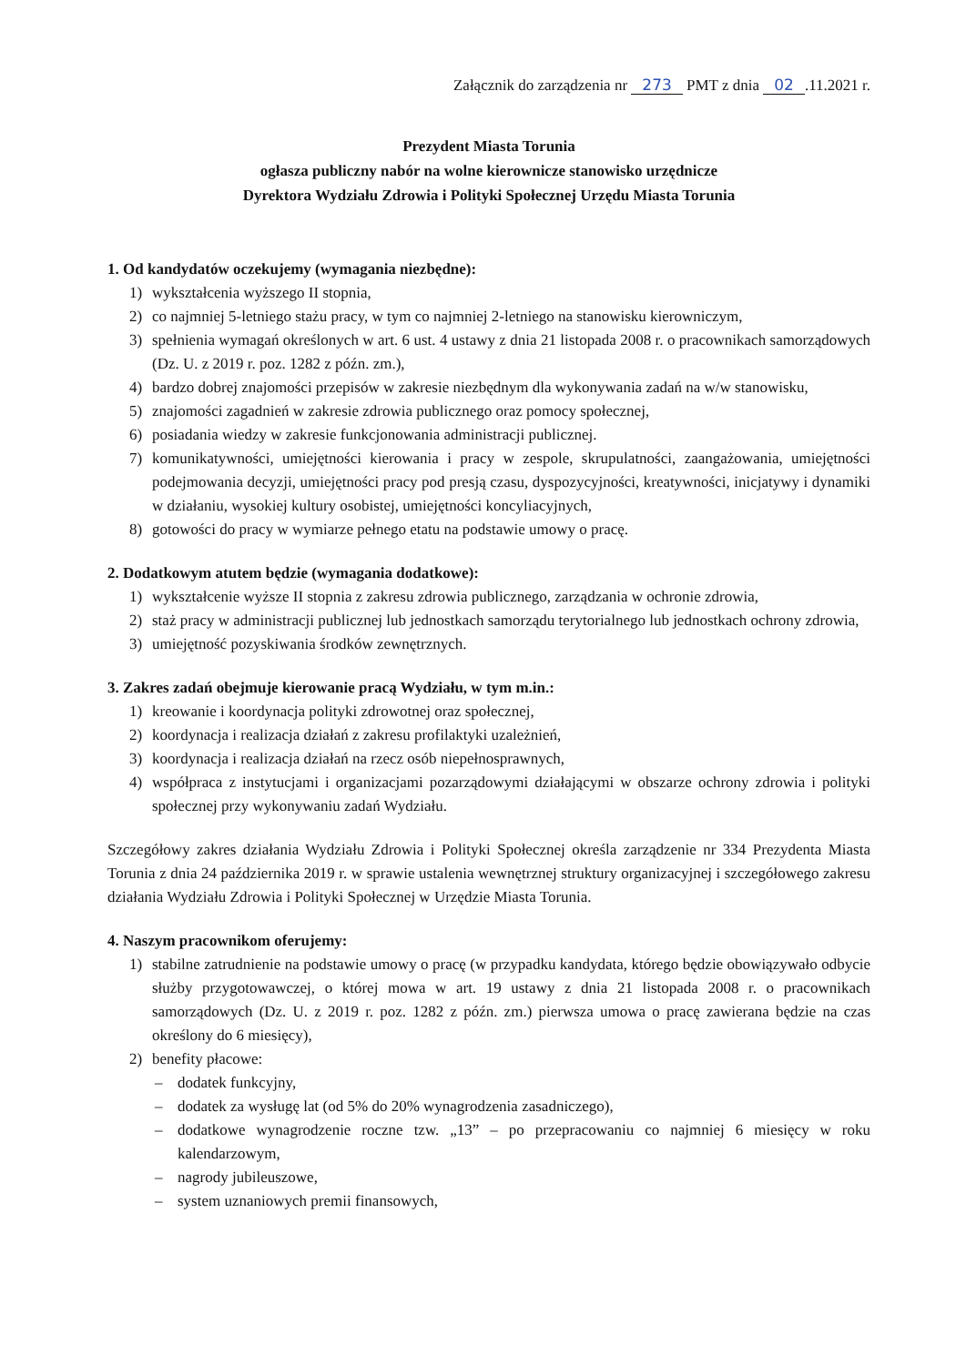Załącznik do zarządzenia nr 273 PMT z dnia 02.11.2021 r.
Prezydent Miasta Torunia
ogłasza publiczny nabór na wolne kierownicze stanowisko urzędnicze
Dyrektora Wydziału Zdrowia i Polityki Społecznej Urzędu Miasta Torunia
1. Od kandydatów oczekujemy (wymagania niezbędne):
1) wykształcenia wyższego II stopnia,
2) co najmniej 5-letniego stażu pracy, w tym co najmniej 2-letniego na stanowisku kierowniczym,
3) spełnienia wymagań określonych w art. 6 ust. 4 ustawy z dnia 21 listopada 2008 r. o pracownikach samorządowych (Dz. U. z 2019 r. poz. 1282 z późn. zm.),
4) bardzo dobrej znajomości przepisów w zakresie niezbędnym dla wykonywania zadań na w/w stanowisku,
5) znajomości zagadnień w zakresie zdrowia publicznego oraz pomocy społecznej,
6) posiadania wiedzy w zakresie funkcjonowania administracji publicznej.
7) komunikatywności, umiejętności kierowania i pracy w zespole, skrupulatności, zaangażowania, umiejętności podejmowania decyzji, umiejętności pracy pod presją czasu, dyspozycyjności, kreatywności, inicjatywy i dynamiki w działaniu, wysokiej kultury osobistej, umiejętności koncyliacyjnych,
8) gotowości do pracy w wymiarze pełnego etatu na podstawie umowy o pracę.
2. Dodatkowym atutem będzie (wymagania dodatkowe):
1) wykształcenie wyższe II stopnia z zakresu zdrowia publicznego, zarządzania w ochronie zdrowia,
2) staż pracy w administracji publicznej lub jednostkach samorządu terytorialnego lub jednostkach ochrony zdrowia,
3) umiejętność pozyskiwania środków zewnętrznych.
3. Zakres zadań obejmuje kierowanie pracą Wydziału, w tym m.in.:
1) kreowanie i koordynacja polityki zdrowotnej oraz społecznej,
2) koordynacja i realizacja działań z zakresu profilaktyki uzależnień,
3) koordynacja i realizacja działań na rzecz osób niepełnosprawnych,
4) współpraca z instytucjami i organizacjami pozarządowymi działającymi w obszarze ochrony zdrowia i polityki społecznej przy wykonywaniu zadań Wydziału.
Szczegółowy zakres działania Wydziału Zdrowia i Polityki Społecznej określa zarządzenie nr 334 Prezydenta Miasta Torunia z dnia 24 października 2019 r. w sprawie ustalenia wewnętrznej struktury organizacyjnej i szczegółowego zakresu działania Wydziału Zdrowia i Polityki Społecznej w Urzędzie Miasta Torunia.
4. Naszym pracownikom oferujemy:
1) stabilne zatrudnienie na podstawie umowy o pracę (w przypadku kandydata, którego będzie obowiązywało odbycie służby przygotowawczej, o której mowa w art. 19 ustawy z dnia 21 listopada 2008 r. o pracownikach samorządowych (Dz. U. z 2019 r. poz. 1282 z późn. zm.) pierwsza umowa o pracę zawierana będzie na czas określony do 6 miesięcy),
2) benefity płacowe:
– dodatek funkcyjny,
– dodatek za wysługę lat (od 5% do 20% wynagrodzenia zasadniczego),
– dodatkowe wynagrodzenie roczne tzw. „13” – po przepracowaniu co najmniej 6 miesięcy w roku kalendarzowym,
– nagrody jubileuszowe,
– system uznaniowych premii finansowych,